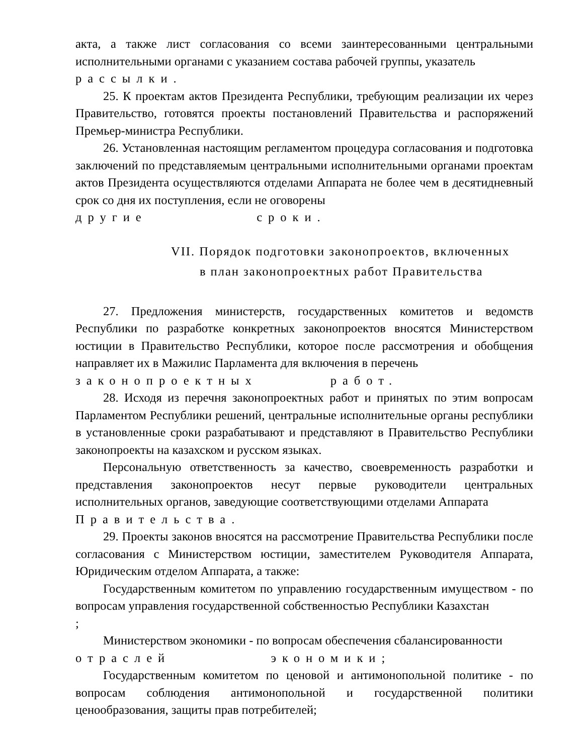акта, а также лист согласования со всеми заинтересованными центральными исполнительными органами с указанием состава рабочей группы, указатель
рассылки.
25. К проектам актов Президента Республики, требующим реализации их через Правительство, готовятся проекты постановлений Правительства и распоряжений Премьер-министра Республики.
26. Установленная настоящим регламентом процедура согласования и подготовка заключений по представляемым центральными исполнительными органами проектам актов Президента осуществляются отделами Аппарата не более чем в десятидневный срок со дня их поступления, если не оговорены
другие сроки.
VII. Порядок подготовки законопроектов, включенных
в план законопроектных работ Правительства
27. Предложения министерств, государственных комитетов и ведомств Республики по разработке конкретных законопроектов вносятся Министерством юстиции в Правительство Республики, которое после рассмотрения и обобщения направляет их в Мажилис Парламента для включения в перечень
законопроектных работ.
28. Исходя из перечня законопроектных работ и принятых по этим вопросам Парламентом Республики решений, центральные исполнительные органы республики в установленные сроки разрабатывают и представляют в Правительство Республики законопроекты на казахском и русском языках.
Персональную ответственность за качество, своевременность разработки и представления законопроектов несут первые руководители центральных исполнительных органов, заведующие соответствующими отделами Аппарата
Правительства.
29. Проекты законов вносятся на рассмотрение Правительства Республики после согласования с Министерством юстиции, заместителем Руководителя Аппарата, Юридическим отделом Аппарата, а также:
Государственным комитетом по управлению государственным имуществом - по вопросам управления государственной собственностью Республики Казахстан
;
Министерством экономики - по вопросам обеспечения сбалансированности
отраслей экономики;
Государственным комитетом по ценовой и антимонопольной политике - по вопросам соблюдения антимонопольной и государственной политики ценообразования, защиты прав потребителей;